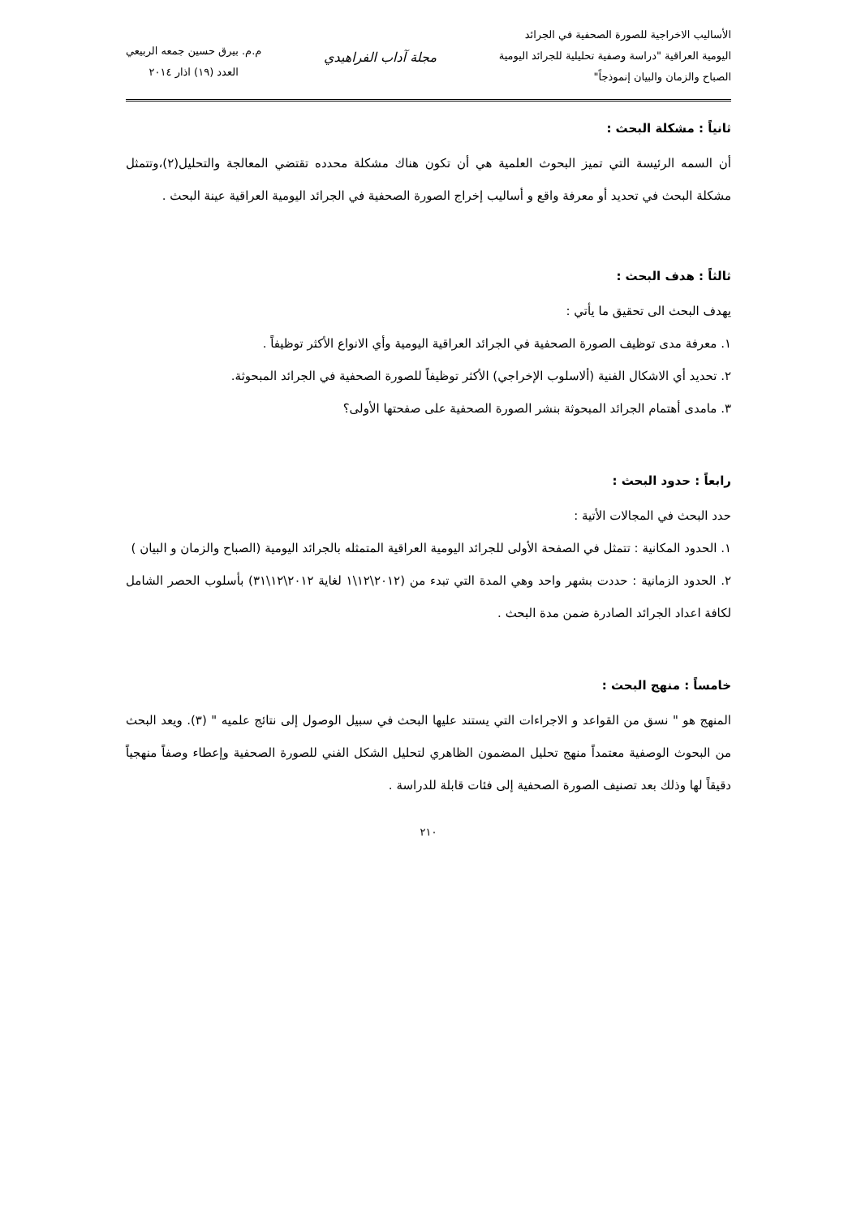الأساليب الاخراجية للصورة الصحفية في الجرائد
اليومية العراقية "دراسة وصفية تحليلية للجرائد اليومية
الصباح والزمان والبيان إنموذجاً"
مجلة آداب الفراهيدي
م.م. بيرق حسين جمعه الربيعي
العدد (١٩) اذار ٢٠١٤
ثانياً : مشكلة البحث :
أن السمه الرئيسة التي تميز البحوث العلمية هي أن تكون هناك مشكلة محدده تقتضي المعالجة والتحليل(٢)،وتتمثل مشكلة البحث في تحديد أو معرفة واقع و أساليب إخراج الصورة الصحفية في الجرائد اليومية العراقية عينة البحث .
ثالثاً : هدف البحث :
يهدف البحث الى تحقيق ما يأتي :
١. معرفة مدى توظيف الصورة الصحفية في الجرائد العراقية اليومية وأي الانواع الأكثر توظيفاً .
٢. تحديد أي الاشكال الفنية (ألاسلوب الإخراجي) الأكثر توظيفاً للصورة الصحفية في الجرائد المبحوثة.
٣. مامدى أهتمام الجرائد المبحوثة بنشر الصورة الصحفية على صفحتها الأولى؟
رابعاً : حدود البحث :
حدد البحث في المجالات الأتية :
١. الحدود المكانية : تتمثل في الصفحة الأولى للجرائد اليومية العراقية المتمثله بالجرائد اليومية (الصباح والزمان و البيان )
٢. الحدود الزمانية : حددت بشهر واحد وهي المدة التي تبدء من (٢٠١٢\١٢\١ لغاية ٢٠١٢\١٢\٣١) بأسلوب الحصر الشامل لكافة اعداد الجرائد الصادرة ضمن مدة البحث .
خامساً : منهج البحث :
المنهج هو " نسق من القواعد و الاجراءات التي يستند عليها البحث في سبيل الوصول إلى نتائج علميه " (٣). ويعد البحث من البحوث الوصفية معتمداً منهج تحليل المضمون الظاهري لتحليل الشكل الفني للصورة الصحفية وإعطاء وصفاً منهجياً دقيقاً لها وذلك بعد تصنيف الصورة الصحفية إلى فئات قابلة للدراسة .
٢١٠